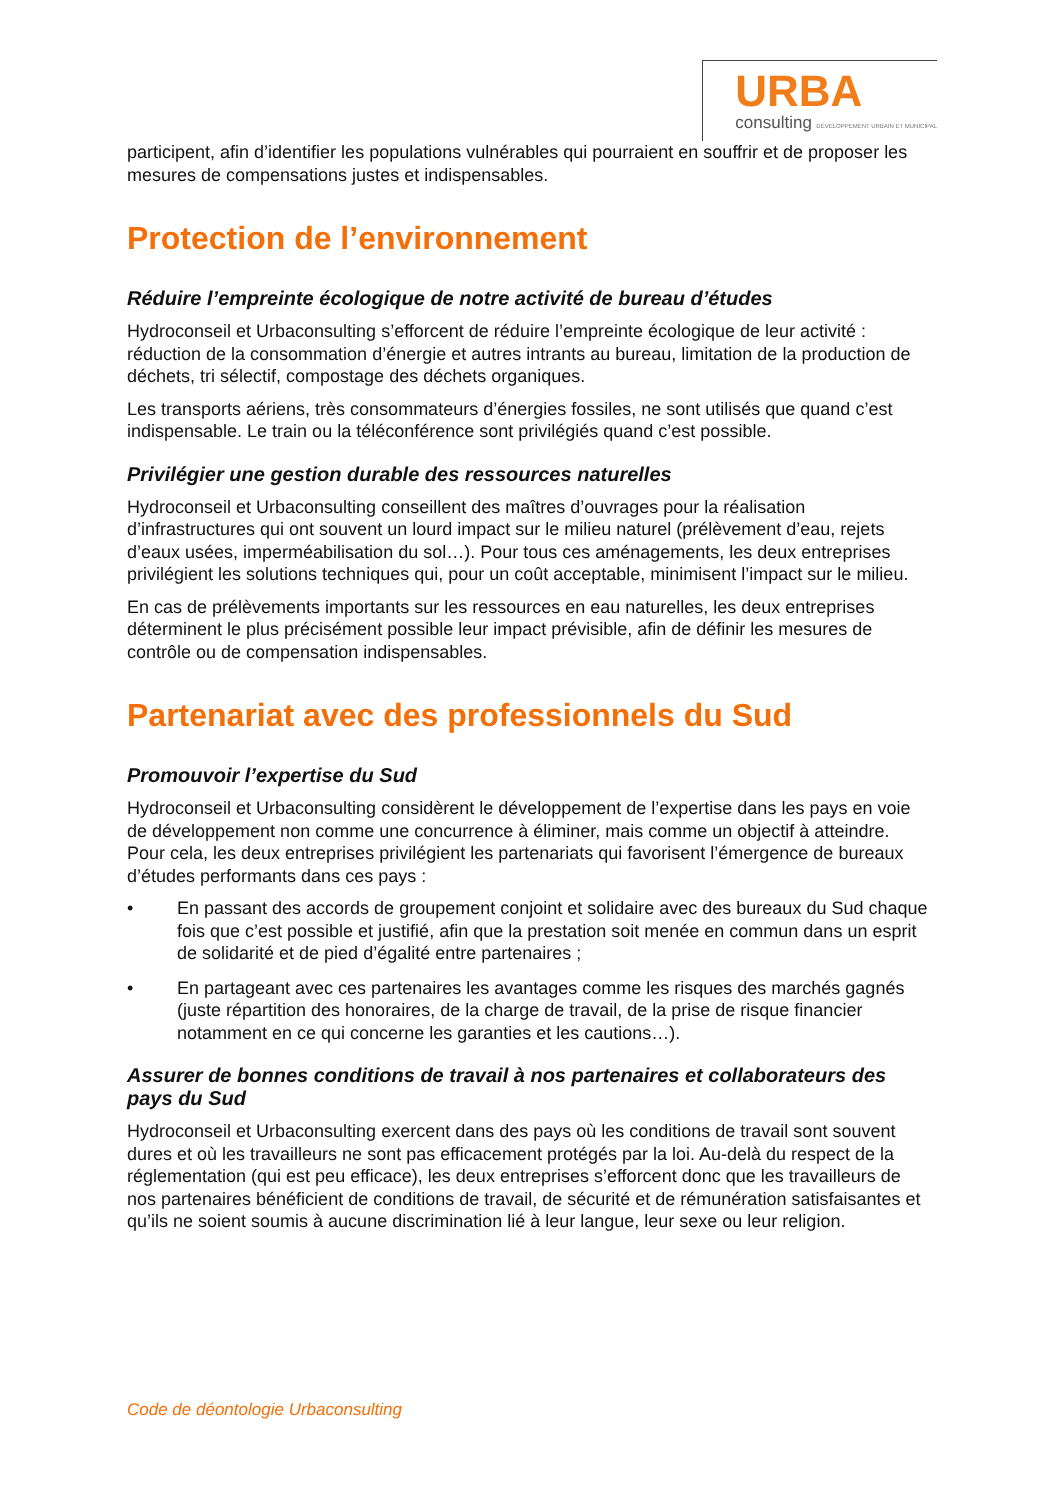URBA
consulting DÉVELOPPEMENT URBAIN ET MUNICIPAL
participent, afin d’identifier les populations vulnérables qui pourraient en souffrir et de proposer les mesures de compensations justes et indispensables.
Protection de l’environnement
Réduire l’empreinte écologique de notre activité de bureau d’études
Hydroconseil et Urbaconsulting s’efforcent de réduire l’empreinte écologique de leur activité : réduction de la consommation d’énergie et autres intrants au bureau, limitation de la production de déchets, tri sélectif, compostage des déchets organiques.
Les transports aériens, très consommateurs d’énergies fossiles, ne sont utilisés que quand c’est indispensable. Le train ou la téléconférence sont privilégiés quand c’est possible.
Privilégier une gestion durable des ressources naturelles
Hydroconseil et Urbaconsulting conseillent des maîtres d’ouvrages pour la réalisation d’infrastructures qui ont souvent un lourd impact sur le milieu naturel (prélèvement d’eau, rejets d’eaux usées, imperméabilisation du sol…). Pour tous ces aménagements, les deux entreprises privilégient les solutions techniques qui, pour un coût acceptable, minimisent l’impact sur le milieu.
En cas de prélèvements importants sur les ressources en eau naturelles, les deux entreprises déterminent le plus précisément possible leur impact prévisible, afin de définir les mesures de contrôle ou de compensation indispensables.
Partenariat avec des professionnels du Sud
Promouvoir l’expertise du Sud
Hydroconseil et Urbaconsulting considèrent le développement de l’expertise dans les pays en voie de développement non comme une concurrence à éliminer, mais comme un objectif à atteindre. Pour cela, les deux entreprises privilégient les partenariats qui favorisent l’émergence de bureaux d’études performants dans ces pays :
• En passant des accords de groupement conjoint et solidaire avec des bureaux du Sud chaque fois que c’est possible et justifié, afin que la prestation soit menée en commun dans un esprit de solidarité et de pied d’égalité entre partenaires ;
• En partageant avec ces partenaires les avantages comme les risques des marchés gagnés (juste répartition des honoraires, de la charge de travail, de la prise de risque financier notamment en ce qui concerne les garanties et les cautions…).
Assurer de bonnes conditions de travail à nos partenaires et collaborateurs des pays du Sud
Hydroconseil et Urbaconsulting exercent dans des pays où les conditions de travail sont souvent dures et où les travailleurs ne sont pas efficacement protégés par la loi. Au-delà du respect de la réglementation (qui est peu efficace), les deux entreprises s’efforcent donc que les travailleurs de nos partenaires bénéficient de conditions de travail, de sécurité et de rémunération satisfaisantes et qu’ils ne soient soumis à aucune discrimination lié à leur langue, leur sexe ou leur religion.
Code de déontologie Urbaconsulting